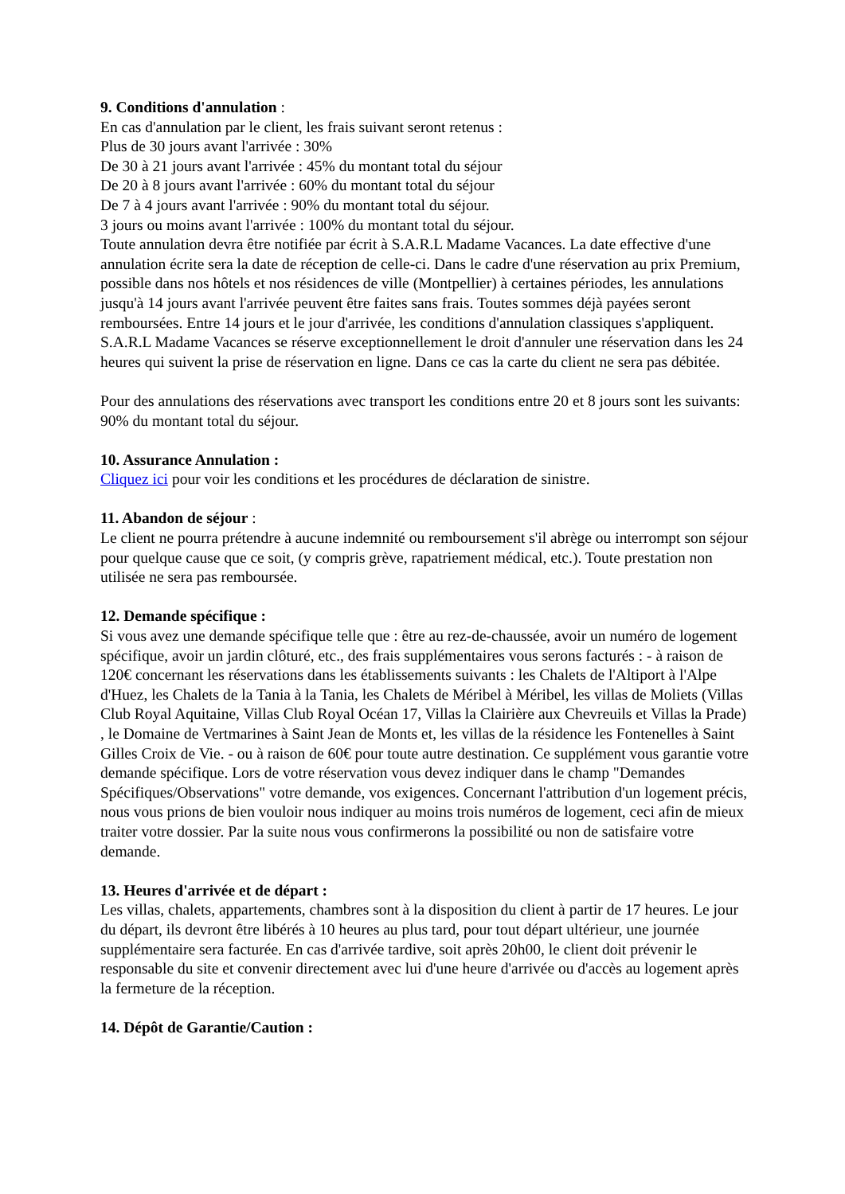9. Conditions d'annulation :
En cas d'annulation par le client, les frais suivant seront retenus :
Plus de 30 jours avant l'arrivée : 30%
De 30 à 21 jours avant l'arrivée : 45% du montant total du séjour
De 20 à 8 jours avant l'arrivée : 60% du montant total du séjour
De 7 à 4 jours avant l'arrivée : 90% du montant total du séjour.
3 jours ou moins avant l'arrivée : 100% du montant total du séjour.
Toute annulation devra être notifiée par écrit à S.A.R.L Madame Vacances. La date effective d'une annulation écrite sera la date de réception de celle-ci. Dans le cadre d'une réservation au prix Premium, possible dans nos hôtels et nos résidences de ville (Montpellier) à certaines périodes, les annulations jusqu'à 14 jours avant l'arrivée peuvent être faites sans frais. Toutes sommes déjà payées seront remboursées. Entre 14 jours et le jour d'arrivée, les conditions d'annulation classiques s'appliquent. S.A.R.L Madame Vacances se réserve exceptionnellement le droit d'annuler une réservation dans les 24 heures qui suivent la prise de réservation en ligne. Dans ce cas la carte du client ne sera pas débitée.
Pour des annulations des réservations avec transport les conditions entre 20 et 8 jours sont les suivants: 90% du montant total du séjour.
10. Assurance Annulation :
Cliquez ici pour voir les conditions et les procédures de déclaration de sinistre.
11. Abandon de séjour :
Le client ne pourra prétendre à aucune indemnité ou remboursement s'il abrège ou interrompt son séjour pour quelque cause que ce soit, (y compris grève, rapatriement médical, etc.). Toute prestation non utilisée ne sera pas remboursée.
12. Demande spécifique :
Si vous avez une demande spécifique telle que : être au rez-de-chaussée, avoir un numéro de logement spécifique, avoir un jardin clôturé, etc., des frais supplémentaires vous serons facturés : - à raison de 120€ concernant les réservations dans les établissements suivants : les Chalets de l'Altiport à l'Alpe d'Huez, les Chalets de la Tania à la Tania, les Chalets de Méribel à Méribel, les villas de Moliets (Villas Club Royal Aquitaine, Villas Club Royal Océan 17, Villas la Clairière aux Chevreuils et Villas la Prade) , le Domaine de Vertmarines à Saint Jean de Monts et, les villas de la résidence les Fontenelles à Saint Gilles Croix de Vie. - ou à raison de 60€ pour toute autre destination. Ce supplément vous garantie votre demande spécifique. Lors de votre réservation vous devez indiquer dans le champ "Demandes Spécifiques/Observations" votre demande, vos exigences. Concernant l'attribution d'un logement précis, nous vous prions de bien vouloir nous indiquer au moins trois numéros de logement, ceci afin de mieux traiter votre dossier. Par la suite nous vous confirmerons la possibilité ou non de satisfaire votre demande.
13. Heures d'arrivée et de départ :
Les villas, chalets, appartements, chambres sont à la disposition du client à partir de 17 heures. Le jour du départ, ils devront être libérés à 10 heures au plus tard, pour tout départ ultérieur, une journée supplémentaire sera facturée. En cas d'arrivée tardive, soit après 20h00, le client doit prévenir le responsable du site et convenir directement avec lui d'une heure d'arrivée ou d'accès au logement après la fermeture de la réception.
14. Dépôt de Garantie/Caution :